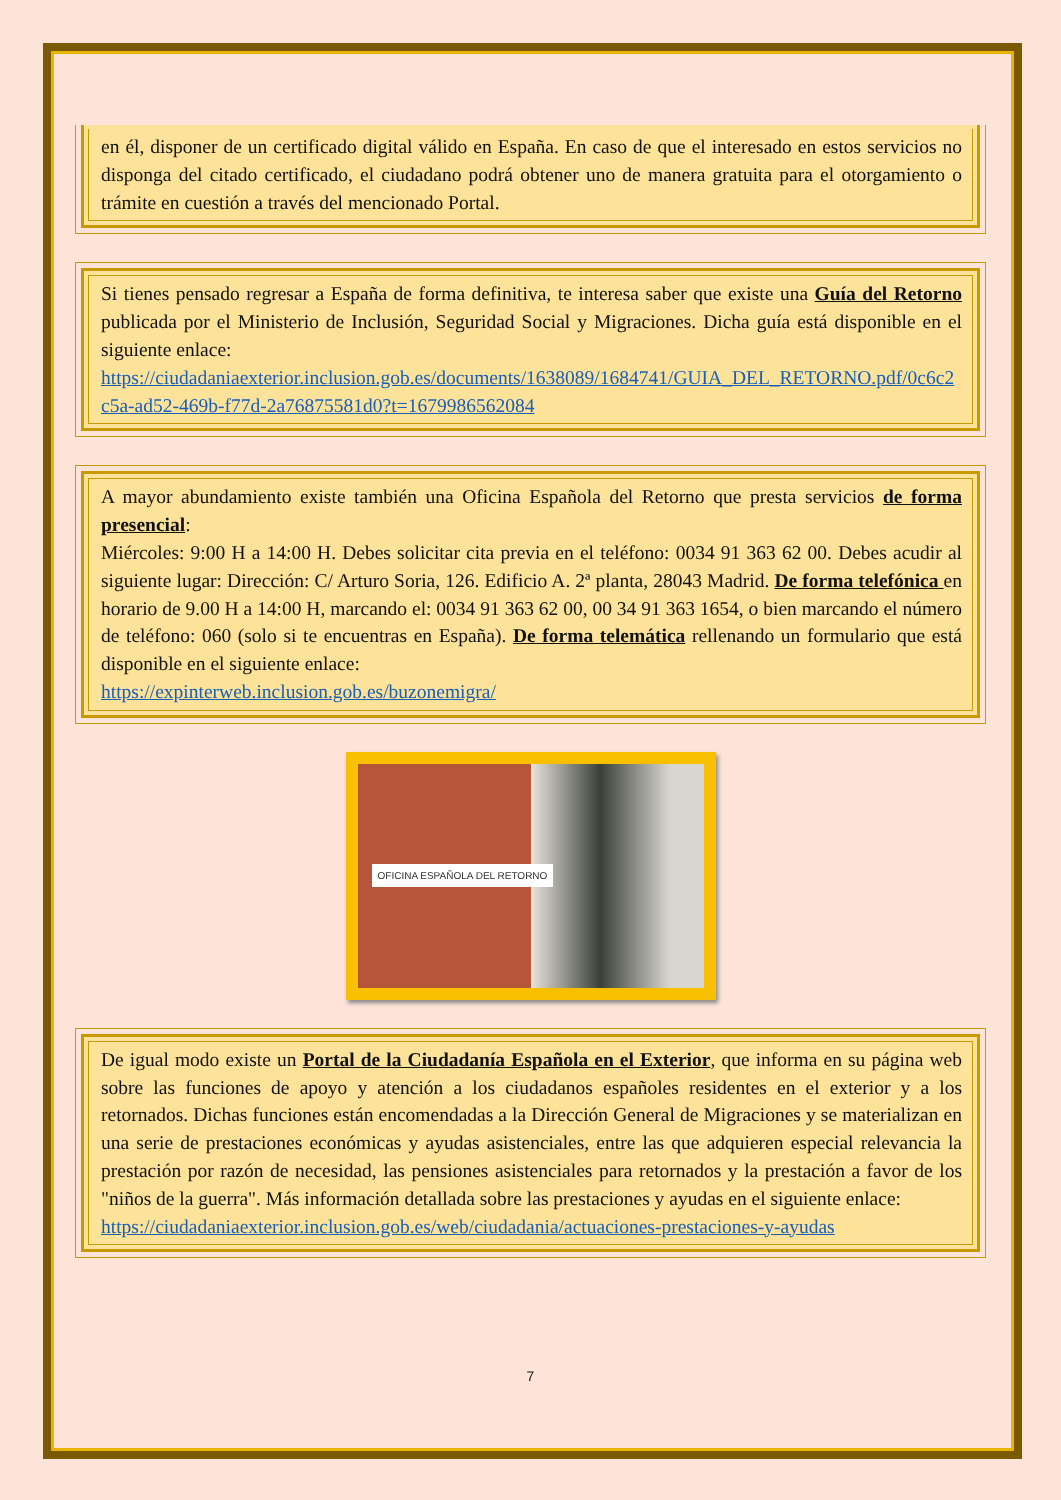en él, disponer de un certificado digital válido en España. En caso de que el interesado en estos servicios no disponga del citado certificado, el ciudadano podrá obtener uno de manera gratuita para el otorgamiento o trámite en cuestión a través del mencionado Portal.
Si tienes pensado regresar a España de forma definitiva, te interesa saber que existe una Guía del Retorno publicada por el Ministerio de Inclusión, Seguridad Social y Migraciones. Dicha guía está disponible en el siguiente enlace:
https://ciudadaniaexterior.inclusion.gob.es/documents/1638089/1684741/GUIA_DEL_RETORNO.pdf/0c6c2c5a-ad52-469b-f77d-2a76875581d0?t=1679986562084
A mayor abundamiento existe también una Oficina Española del Retorno que presta servicios de forma presencial:
Miércoles: 9:00 H a 14:00 H. Debes solicitar cita previa en el teléfono: 0034 91 363 62 00. Debes acudir al siguiente lugar: Dirección: C/ Arturo Soria, 126. Edificio A. 2ª planta, 28043 Madrid. De forma telefónica en horario de 9.00 H a 14:00 H, marcando el: 0034 91 363 62 00, 00 34 91 363 1654, o bien marcando el número de teléfono: 060 (solo si te encuentras en España). De forma telemática rellenando un formulario que está disponible en el siguiente enlace:
https://expinterweb.inclusion.gob.es/buzonemigra/
OFICINA ESPAÑOLA DEL RETORNO
De igual modo existe un Portal de la Ciudadanía Española en el Exterior, que informa en su página web sobre las funciones de apoyo y atención a los ciudadanos españoles residentes en el exterior y a los retornados. Dichas funciones están encomendadas a la Dirección General de Migraciones y se materializan en una serie de prestaciones económicas y ayudas asistenciales, entre las que adquieren especial relevancia la prestación por razón de necesidad, las pensiones asistenciales para retornados y la prestación a favor de los "niños de la guerra". Más información detallada sobre las prestaciones y ayudas en el siguiente enlace:
https://ciudadaniaexterior.inclusion.gob.es/web/ciudadania/actuaciones-prestaciones-y-ayudas
7